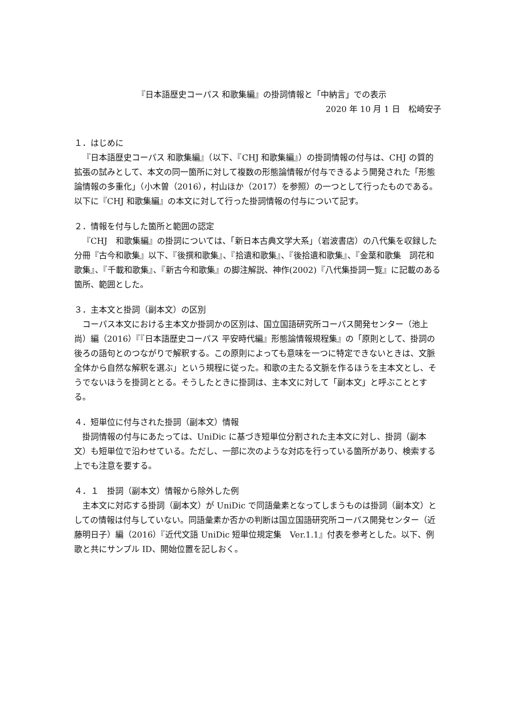『日本語歴史コーパス 和歌集編』の掛詞情報と「中納言」での表示
2020 年 10 月 1 日　松崎安子
１．はじめに
『日本語歴史コーパス 和歌集編』（以下、『CHJ 和歌集編』）の掛詞情報の付与は、CHJ の質的拡張の試みとして、本文の同一箇所に対して複数の形態論情報が付与できるよう開発された「形態論情報の多重化」（小木曽（2016），村山ほか（2017）を参照）の一つとして行ったものである。以下に『CHJ 和歌集編』の本文に対して行った掛詞情報の付与について記す。
２．情報を付与した箇所と範囲の認定
『CHJ　和歌集編』の掛詞については、「新日本古典文学大系」（岩波書店）の八代集を収録した分冊『古今和歌集』以下、『後撰和歌集』、『拾遺和歌集』、『後拾遺和歌集』、『金葉和歌集　詞花和歌集』、『千載和歌集』、『新古今和歌集』の脚注解説、神作(2002)『八代集掛詞一覧』に記載のある箇所、範囲とした。
３．主本文と掛詞（副本文）の区別
コーパス本文における主本文か掛詞かの区別は、国立国語研究所コーパス開発センター（池上尚）編（2016）『『日本語歴史コーパス 平安時代編』形態論情報規程集』の「原則として、掛詞の後ろの語句とのつながりで解釈する。この原則によっても意味を一つに特定できないときは、文脈全体から自然な解釈を選ぶ」という規程に従った。和歌の主たる文脈を作るほうを主本文とし、そうでないほうを掛詞ととる。そうしたときに掛詞は、主本文に対して「副本文」と呼ぶこととする。
４．短単位に付与された掛詞（副本文）情報
掛詞情報の付与にあたっては、UniDic に基づき短単位分割された主本文に対し、掛詞（副本文）も短単位で沿わせている。ただし、一部に次のような対応を行っている箇所があり、検索する上でも注意を要する。
４．１　掛詞（副本文）情報から除外した例
主本文に対応する掛詞（副本文）が UniDic で同語彙素となってしまうものは掛詞（副本文）としての情報は付与していない。同語彙素か否かの判断は国立国語研究所コーパス開発センター（近藤明日子）編（2016）『近代文語 UniDic 短単位規定集　Ver.1.1』付表を参考とした。以下、例歌と共にサンプル ID、開始位置を記しおく。